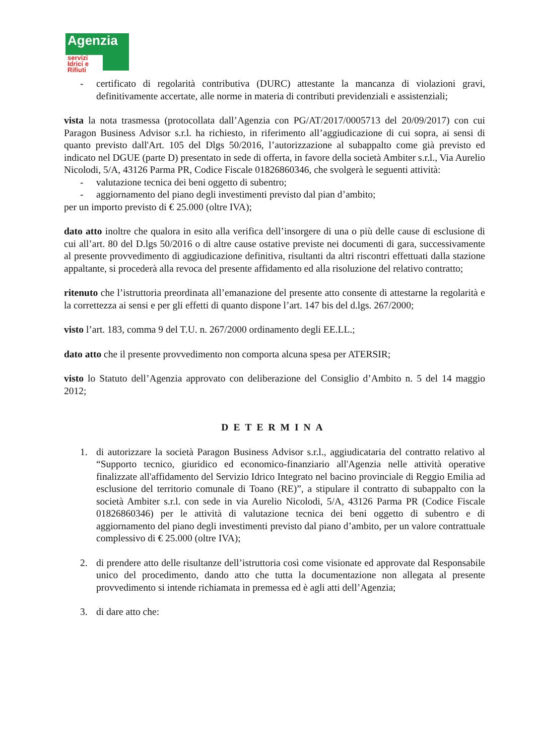Agenzia
servizi Idrici e Rifiuti
- certificato di regolarità contributiva (DURC) attestante la mancanza di violazioni gravi, definitivamente accertate, alle norme in materia di contributi previdenziali e assistenziali;
vista la nota trasmessa (protocollata dall’Agenzia con PG/AT/2017/0005713 del 20/09/2017) con cui Paragon Business Advisor s.r.l. ha richiesto, in riferimento all’aggiudicazione di cui sopra, ai sensi di quanto previsto dall'Art. 105 del Dlgs 50/2016, l’autorizzazione al subappalto come già previsto ed indicato nel DGUE (parte D) presentato in sede di offerta, in favore della società Ambiter s.r.l., Via Aurelio Nicolodi, 5/A, 43126 Parma PR, Codice Fiscale 01826860346, che svolgerà le seguenti attività:
- valutazione tecnica dei beni oggetto di subentro;
- aggiornamento del piano degli investimenti previsto dal pian d’ambito;
per un importo previsto di € 25.000 (oltre IVA);
dato atto inoltre che qualora in esito alla verifica dell’insorgere di una o più delle cause di esclusione di cui all’art. 80 del D.lgs 50/2016 o di altre cause ostative previste nei documenti di gara, successivamente al presente provvedimento di aggiudicazione definitiva, risultanti da altri riscontri effettuati dalla stazione appaltante, si procederà alla revoca del presente affidamento ed alla risoluzione del relativo contratto;
ritenuto che l’istruttoria preordinata all’emanazione del presente atto consente di attestarne la regolarità e la correttezza ai sensi e per gli effetti di quanto dispone l’art. 147 bis del d.lgs. 267/2000;
visto l’art. 183, comma 9 del T.U. n. 267/2000 ordinamento degli EE.LL.;
dato atto che il presente provvedimento non comporta alcuna spesa per ATERSIR;
visto lo Statuto dell’Agenzia approvato con deliberazione del Consiglio d’Ambito n. 5 del 14 maggio 2012;
DETERMINA
1. di autorizzare la società Paragon Business Advisor s.r.l., aggiudicataria del contratto relativo al “Supporto tecnico, giuridico ed economico-finanziario all'Agenzia nelle attività operative finalizzate all'affidamento del Servizio Idrico Integrato nel bacino provinciale di Reggio Emilia ad esclusione del territorio comunale di Toano (RE)”, a stipulare il contratto di subappalto con la società Ambiter s.r.l. con sede in via Aurelio Nicolodi, 5/A, 43126 Parma PR (Codice Fiscale 01826860346) per le attività di valutazione tecnica dei beni oggetto di subentro e di aggiornamento del piano degli investimenti previsto dal piano d’ambito, per un valore contrattuale complessivo di € 25.000 (oltre IVA);
2. di prendere atto delle risultanze dell’istruttoria così come visionate ed approvate dal Responsabile unico del procedimento, dando atto che tutta la documentazione non allegata al presente provvedimento si intende richiamata in premessa ed è agli atti dell’Agenzia;
3. di dare atto che: